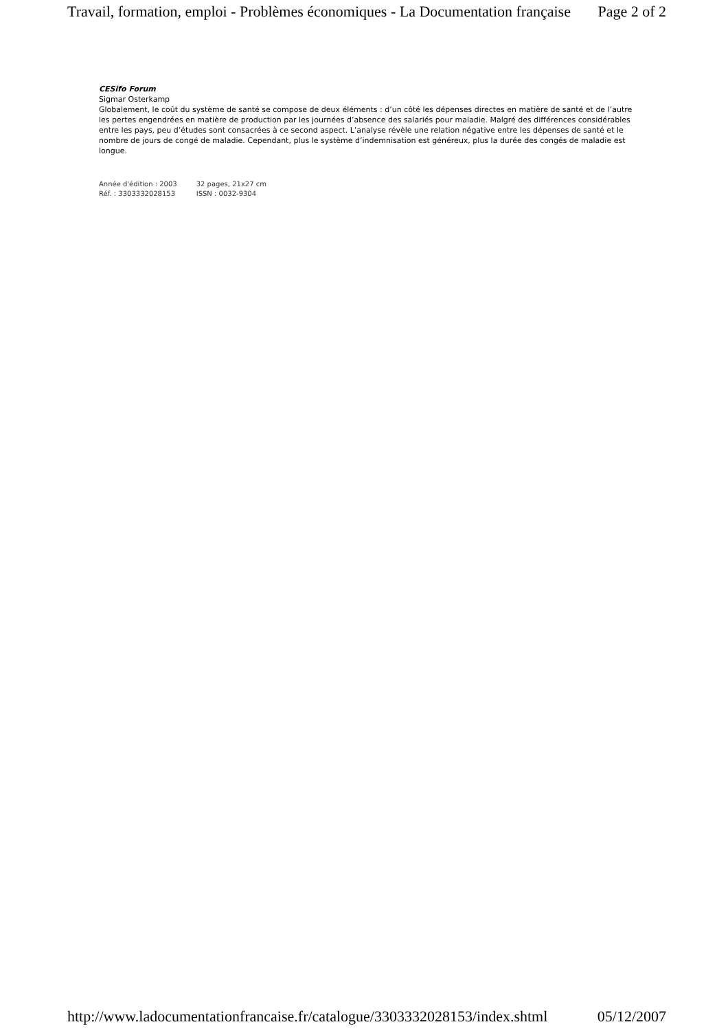Travail, formation, emploi - Problèmes économiques - La Documentation française Page 2 of 2
CESifo Forum
Sigmar Osterkamp
Globalement, le coût du système de santé se compose de deux éléments : d’un côté les dépenses directes en matière de santé et de l’autre les pertes engendrées en matière de production par les journées d’absence des salariés pour maladie. Malgré des différences considérables entre les pays, peu d’études sont consacrées à ce second aspect. L’analyse révèle une relation négative entre les dépenses de santé et le nombre de jours de congé de maladie. Cependant, plus le système d’indemnisation est généreux, plus la durée des congés de maladie est longue.
| Année d'édition : 2003 | 32 pages, 21x27 cm |
| Réf. : 3303332028153 | ISSN : 0032-9304 |
http://www.ladocumentationfrancaise.fr/catalogue/3303332028153/index.shtml 05/12/2007